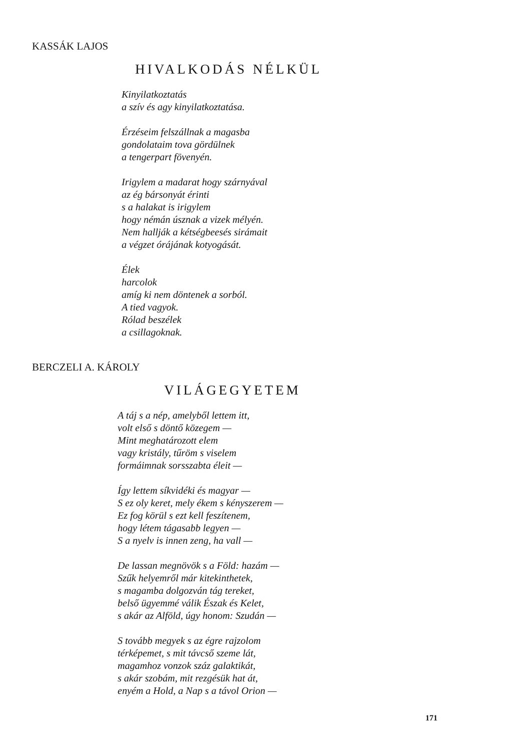KASSÁK LAJOS
HIVALKODÁS NÉLKÜL
Kinyilatkoztatás
a szív és agy kinyilatkoztatása.
Érzéseim felszállnak a magasba
gondolataim tova gördülnek
a tengerpart fövenyén.
Irigylem a madarat hogy szárnyával
az ég bársonyát érinti
s a halakat is irigylem
hogy némán úsznak a vizek mélyén.
Nem hallják a kétségbeesés sirámait
a végzet órájának kotyogását.
Élek
harcolok
amíg ki nem döntenek a sorból.
A tied vagyok.
Rólad beszélek
a csillagoknak.
BERCZELI A. KÁROLY
VILÁGEGYETEM
A táj s a nép, amelyből lettem itt,
volt első s döntő közegem —
Mint meghatározott elem
vagy kristály, tűröm s viselem
formáimnak sorsszabta éleit —
Így lettem síkvidéki és magyar —
S ez oly keret, mely ékem s kényszerem —
Ez fog körül s ezt kell feszítenem,
hogy létem tágasabb legyen —
S a nyelv is innen zeng, ha vall —
De lassan megnövök s a Föld: hazám —
Szűk helyemről már kitekinthetek,
s magamba dolgozván tág tereket,
belső ügyemmé válik Észak és Kelet,
s akár az Alföld, úgy honom: Szudán —
S tovább megyek s az égre rajzolom
térképemet, s mit távcső szeme lát,
magamhoz vonzok száz galaktikát,
s akár szobám, mit rezgésük hat át,
enyém a Hold, a Nap s a távol Orion —
171